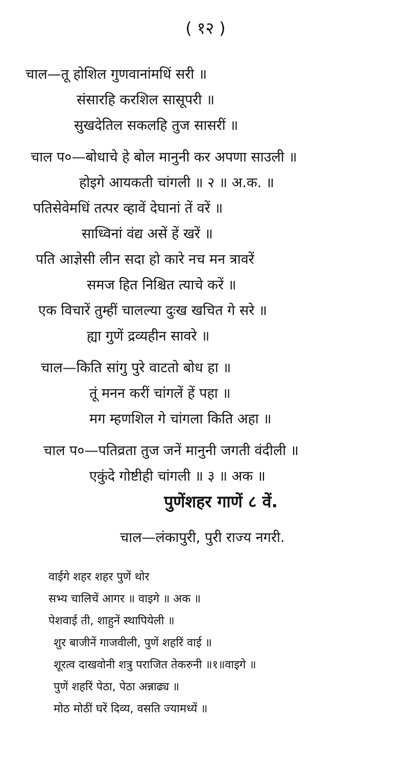( १२ )
चाल—तू होशिल गुणवानांमधिं सरी ॥
संसारहि करशिल सासूपरी ॥
सुखदेतिल सकलहि तुज सासरीं ॥
चाल प०—बोधाचे हे बोल मानुनी कर अपणा साउली ॥
होइगे आयकती चांगली ॥ २ ॥ अ.क. ॥
पतिसेवेमधिं तत्पर व्हावें देघानां तें वरें ॥
साध्विनां वंद्य असें हें खरें ॥
पति आज्ञेसी लीन सदा हो कारे नच मन त्रावरें
समज हित निश्चित त्याचे करें ॥
एक विचारें तुम्हीं चालल्या दुःख खचित गे सरे ॥
ह्या गुणें द्रव्यहीन सावरे ॥
चाल—किति सांगु पुरे वाटतो बोध हा ॥
तूं मनन करीं चांगलें हें पहा ॥
मग म्हणशिल गे चांगला किति अहा ॥
चाल प०—पतिव्रता तुज जनें मानुनी जगती वंदीली ॥
एकुंदे गोष्टीही चांगली ॥ ३ ॥ अक ॥
पुणेंशहर गाणें ८ वें.
चाल—लंकापुरी, पुरी राज्य नगरी.
वाईगे शहर शहर पुणें थोर
सभ्य चालिचें आगर ॥ वाइगे ॥ अक ॥
पेशवाई ती, शाहुनें स्थापियेली ॥
शुर बाजीनें गाजवीली, पुणें शहरिं वाई ॥
शूरत्व दाखवोनी शत्रु पराजित तेकरुनी ॥१॥वाइगे ॥
पुणें शहरिं पेठा, पेठा अन्नाढ्य ॥
मोठ मोठीं घरें दिव्य, वसति ज्यामध्यें ॥